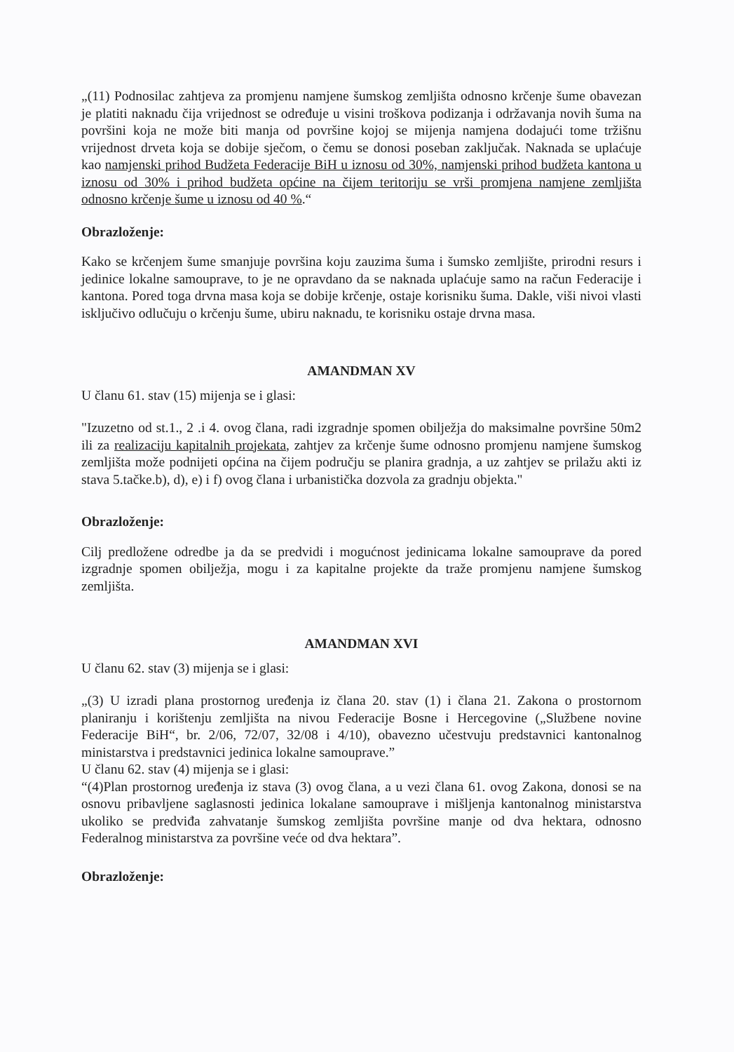„(11) Podnosilac zahtjeva za promjenu namjene šumskog zemljišta odnosno krčenje šume obavezan je platiti naknadu čija vrijednost se određuje u visini troškova podizanja i održavanja novih šuma na površini koja ne može biti manja od površine kojoj se mijenja namjena dodajući tome tržišnu vrijednost drveta koja se dobije sječom, o čemu se donosi poseban zaključak. Naknada se uplaćuje kao namjenski prihod Budžeta Federacije BiH u iznosu od 30%, namjenski prihod budžeta kantona u iznosu od 30% i prihod budžeta općine na čijem teritoriju se vrši promjena namjene zemljišta odnosno krčenje šume u iznosu od 40 %.“
Obrazloženje:
Kako se krčenjem šume smanjuje površina koju zauzima šuma i šumsko zemljište, prirodni resurs i jedinice lokalne samouprave, to je ne opravdano da se naknada uplaćuje samo na račun Federacije i kantona. Pored toga drvna masa koja se dobije krčenje, ostaje korisniku šuma. Dakle, viši nivoi vlasti isključivo odlučuju o krčenju šume, ubiru naknadu, te korisniku ostaje drvna masa.
AMANDMAN XV
U članu 61. stav (15) mijenja se i glasi:
"Izuzetno od st.1., 2 .i 4. ovog člana, radi izgradnje spomen obilježja do maksimalne površine 50m2 ili za realizaciju kapitalnih projekata, zahtjev za krčenje šume odnosno promjenu namjene šumskog zemljišta može podnijeti općina na čijem području se planira gradnja, a uz zahtjev se prilažu akti iz stava 5.tačke.b), d), e) i f) ovog člana i urbanistička dozvola za gradnju objekta."
Obrazloženje:
Cilj predložene odredbe ja da se predvidi i mogućnost jedinicama lokalne samouprave da pored izgradnje spomen obilježja, mogu i za kapitalne projekte da traže promjenu namjene šumskog zemljišta.
AMANDMAN XVI
U članu 62. stav (3) mijenja se i glasi:
„(3) U izradi plana prostornog uređenja iz člana 20. stav (1) i člana 21. Zakona o prostornom planiranju i korištenju zemljišta na nivou Federacije Bosne i Hercegovine („Službene novine Federacije BiH“, br. 2/06, 72/07, 32/08 i 4/10), obavezno učestvuju predstavnici kantonalnog ministarstva i predstavnici jedinica lokalne samouprave.”
U članu 62. stav (4) mijenja se i glasi:
“(4)Plan prostornog uređenja iz stava (3) ovog člana, a u vezi člana 61. ovog Zakona, donosi se na osnovu pribavljene saglasnosti jedinica lokalane samouprave i mišljenja kantonalnog ministarstva ukoliko se predviđa zahvatanje šumskog zemljišta površine manje od dva hektara, odnosno Federalnog ministarstva za površine veće od dva hektara”.
Obrazloženje: